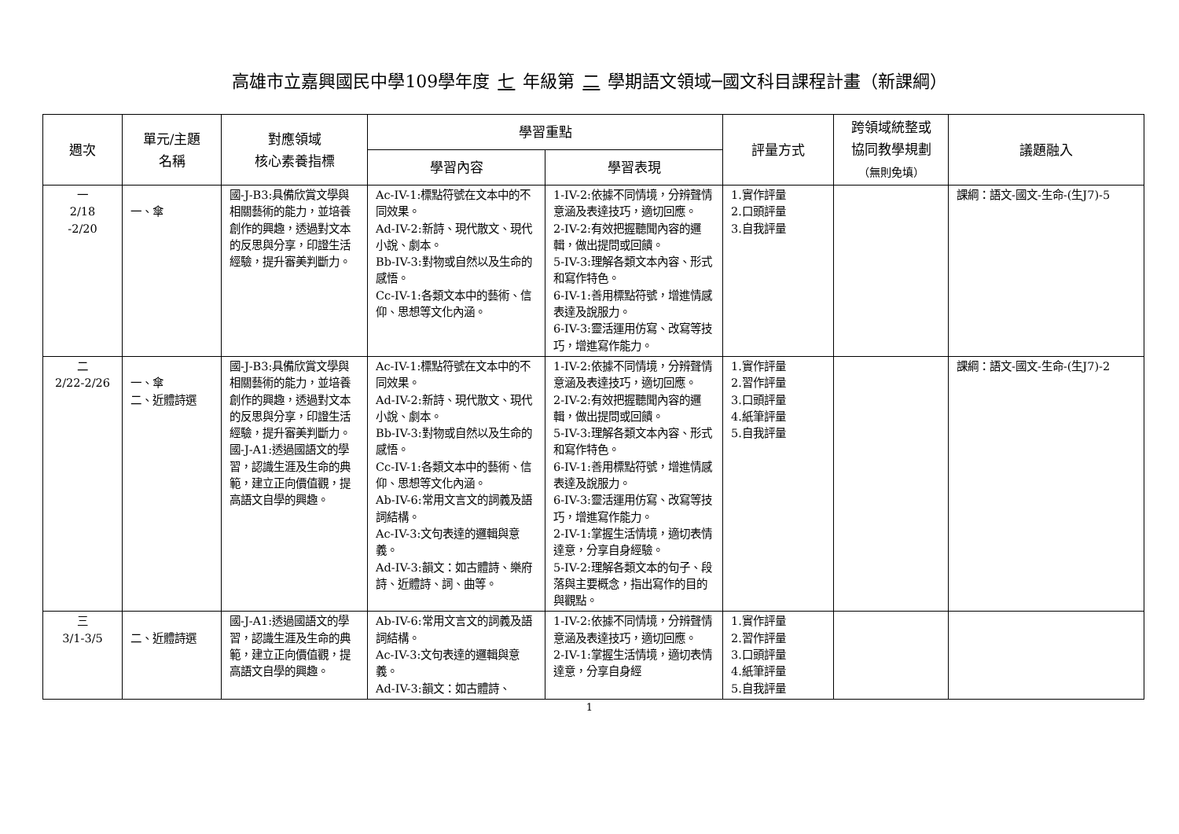高雄市立嘉興國民中學109學年度 七 年級第 二 學期語文領域─國文科目課程計畫（新課綱）
| 週次 | 單元/主題 名稱 | 對應領域 核心素養指標 | 學習重點 | | 評量方式 | 跨領域統整或 協同教學規劃 （無則免填） | 議題融入 |
| --- | --- | --- | --- | --- | --- | --- | --- |
| | | | 學習內容 | 學習表現 | | | |
| 一 2/18 -2/20 | 一、傘 | 國-J-B3:具備欣賞文學與相關藝術的能力，並培養創作的興趣，透過對文本的反思與分享，印證生活經驗，提升審美判斷力。 | Ac-IV-1:標點符號在文本中的不同效果。 Ad-IV-2:新詩、現代散文、現代小說、劇本。 Bb-IV-3:對物或自然以及生命的感悟。 Cc-IV-1:各類文本中的藝術、信仰、思想等文化內涵。 | 1-IV-2:依據不同情境，分辨聲情意涵及表達技巧，適切回應。 2-IV-2:有效把握聽聞內容的邏輯，做出提問或回饋。 5-IV-3:理解各類文本內容、形式和寫作特色。 6-IV-1:善用標點符號，增進情感表達及說服力。 6-IV-3:靈活運用仿寫、改寫等技巧，增進寫作能力。 | 1.實作評量 2.口頭評量 3.自我評量 | | 課綱：語文-國文-生命-(生J7)-5 |
| 二 2/22-2/26 | 一、傘 二、近體詩選 | 國-J-B3:具備欣賞文學與相關藝術的能力，並培養創作的興趣，透過對文本的反思與分享，印證生活經驗，提升審美判斷力。 國-J-A1:透過國語文的學習，認識生涯及生命的典範，建立正向價值觀，提高語文自學的興趣。 | Ac-IV-1:標點符號在文本中的不同效果。 Ad-IV-2:新詩、現代散文、現代小說、劇本。 Bb-IV-3:對物或自然以及生命的感悟。 Cc-IV-1:各類文本中的藝術、信仰、思想等文化內涵。 Ab-IV-6:常用文言文的詞義及語詞結構。 Ac-IV-3:文句表達的邏輯與意義。 Ad-IV-3:韻文：如古體詩、樂府詩、近體詩、詞、曲等。 | 1-IV-2:依據不同情境，分辨聲情意涵及表達技巧，適切回應。 2-IV-2:有效把握聽聞內容的邏輯，做出提問或回饋。 5-IV-3:理解各類文本內容、形式和寫作特色。 6-IV-1:善用標點符號，增進情感表達及說服力。 6-IV-3:靈活運用仿寫、改寫等技巧，增進寫作能力。 2-IV-1:掌握生活情境，適切表情達意，分享自身經驗。 5-IV-2:理解各類文本的句子、段落與主要概念，指出寫作的目的與觀點。 | 1.實作評量 2.習作評量 3.口頭評量 4.紙筆評量 5.自我評量 | | 課綱：語文-國文-生命-(生J7)-2 |
| 三 3/1-3/5 | 二、近體詩選 | 國-J-A1:透過國語文的學習，認識生涯及生命的典範，建立正向價值觀，提高語文自學的興趣。 | Ab-IV-6:常用文言文的詞義及語詞結構。 Ac-IV-3:文句表達的邏輯與意義。 Ad-IV-3:韻文：如古體詩、 | 1-IV-2:依據不同情境，分辨聲情意涵及表達技巧，適切回應。 2-IV-1:掌握生活情境，適切表情達意，分享自身經 | 1.實作評量 2.習作評量 3.口頭評量 4.紙筆評量 5.自我評量 | | |
1